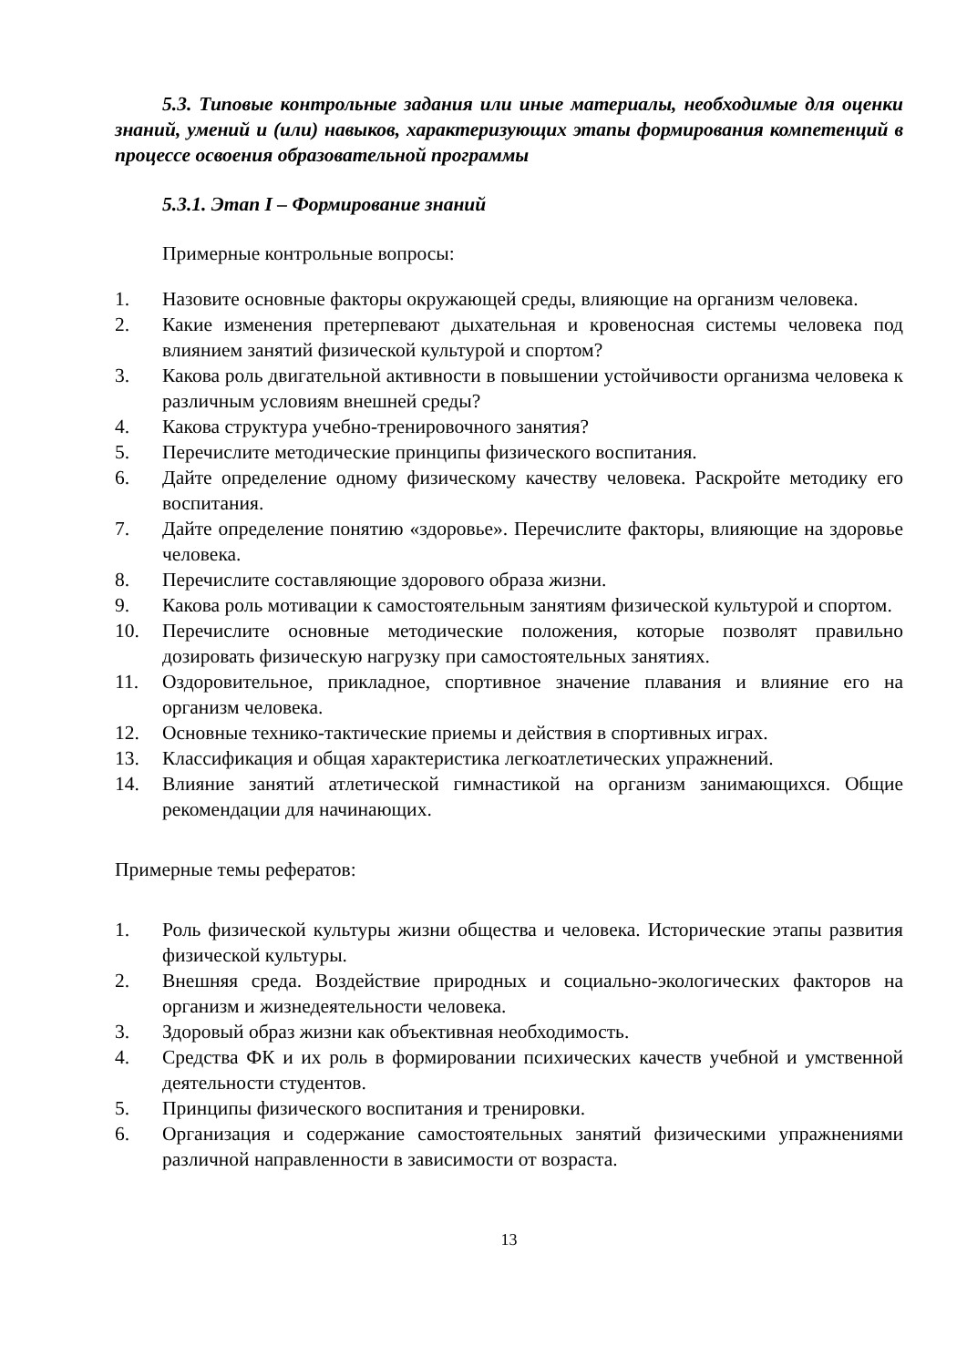5.3. Типовые контрольные задания или иные материалы, необходимые для оценки знаний, умений и (или) навыков, характеризующих этапы формирования компетенций в процессе освоения образовательной программы
5.3.1. Этап I – Формирование знаний
Примерные контрольные вопросы:
1. Назовите основные факторы окружающей среды, влияющие на организм человека.
2. Какие изменения претерпевают дыхательная и кровеносная системы человека под влиянием занятий физической культурой и спортом?
3. Какова роль двигательной активности в повышении устойчивости организма человека к различным условиям внешней среды?
4. Какова структура учебно-тренировочного занятия?
5. Перечислите методические принципы физического воспитания.
6. Дайте определение одному физическому качеству человека. Раскройте методику его воспитания.
7. Дайте определение понятию «здоровье». Перечислите факторы, влияющие на здоровье человека.
8. Перечислите составляющие здорового образа жизни.
9. Какова роль мотивации к самостоятельным занятиям физической культурой и спортом.
10. Перечислите основные методические положения, которые позволят правильно дозировать физическую нагрузку при самостоятельных занятиях.
11. Оздоровительное, прикладное, спортивное значение плавания и влияние его на организм человека.
12. Основные технико-тактические приемы и действия в спортивных играх.
13. Классификация и общая характеристика легкоатлетических упражнений.
14. Влияние занятий атлетической гимнастикой на организм занимающихся. Общие рекомендации для начинающих.
Примерные темы рефератов:
1. Роль физической культуры жизни общества и человека. Исторические этапы развития физической культуры.
2. Внешняя среда. Воздействие природных и социально-экологических факторов на организм и жизнедеятельности человека.
3. Здоровый образ жизни как объективная необходимость.
4. Средства ФК и их роль в формировании психических качеств учебной и умственной деятельности студентов.
5. Принципы физического воспитания и тренировки.
6. Организация и содержание самостоятельных занятий физическими упражнениями различной направленности в зависимости от возраста.
13